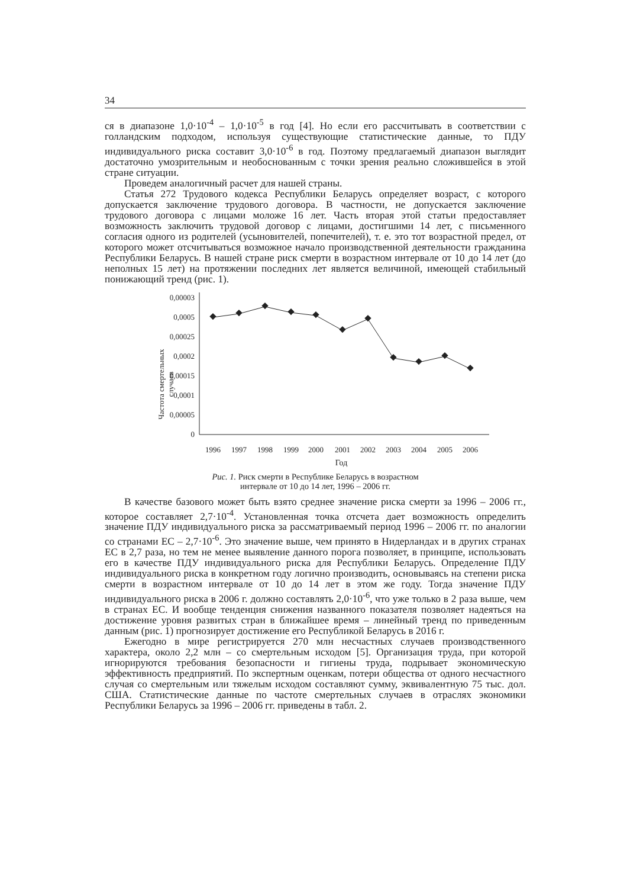34
ся в диапазоне 1,0·10<sup>-4</sup> – 1,0·10<sup>-5</sup> в год [4]. Но если его рассчитывать в соответствии с голландским подходом, используя существующие статистические данные, то ПДУ индивидуального риска составит 3,0·10<sup>-6</sup> в год. Поэтому предлагаемый диапазон выглядит достаточно умозрительным и необоснованным с точки зрения реально сложившейся в этой стране ситуации.
Проведем аналогичный расчет для нашей страны.
Статья 272 Трудового кодекса Республики Беларусь определяет возраст, с которого допускается заключение трудового договора. В частности, не допускается заключение трудового договора с лицами моложе 16 лет. Часть вторая этой статьи предоставляет возможность заключить трудовой договор с лицами, достигшими 14 лет, с письменного согласия одного из родителей (усыновителей, попечителей), т. е. это тот возрастной предел, от которого может отсчитываться возможное начало производственной деятельности гражданина Республики Беларусь. В нашей стране риск смерти в возрастном интервале от 10 до 14 лет (до неполных 15 лет) на протяжении последних лет является величиной, имеющей стабильный понижающий тренд (рис. 1).
Частота смертельных
случаев
0,00003
0,0005
0,00025
0,0002
0,00015
0,0001
0,00005
0
1996
1997
1998
1999
2000
2001
2002
2003
2004
2005
2006
Год
Рис. 1. Риск смерти в Республике Беларусь в возрастном
интервале от 10 до 14 лет, 1996 – 2006 гг.
В качестве базового может быть взято среднее значение риска смерти за 1996 – 2006 гг., которое составляет 2,7·10<sup>-4</sup>. Установленная точка отсчета дает возможность определить значение ПДУ индивидуального риска за рассматриваемый период 1996 – 2006 гг. по аналогии со странами ЕС – 2,7·10<sup>-6</sup>. Это значение выше, чем принято в Нидерландах и в других странах ЕС в 2,7 раза, но тем не менее выявление данного порога позволяет, в принципе, использовать его в качестве ПДУ индивидуального риска для Республики Беларусь. Определение ПДУ индивидуального риска в конкретном году логично производить, основываясь на степени риска смерти в возрастном интервале от 10 до 14 лет в этом же году. Тогда значение ПДУ индивидуального риска в 2006 г. должно составлять 2,0·10<sup>-6</sup>, что уже только в 2 раза выше, чем в странах ЕС. И вообще тенденция снижения названного показателя позволяет надеяться на достижение уровня развитых стран в ближайшее время – линейный тренд по приведенным данным (рис. 1) прогнозирует достижение его Республикой Беларусь в 2016 г.
Ежегодно в мире регистрируется 270 млн несчастных случаев производственного характера, около 2,2 млн – со смертельным исходом [5]. Организация труда, при которой игнорируются требования безопасности и гигиены труда, подрывает экономическую эффективность предприятий. По экспертным оценкам, потери общества от одного несчастного случая со смертельным или тяжелым исходом составляют сумму, эквивалентную 75 тыс. дол. США. Статистические данные по частоте смертельных случаев в отраслях экономики Республики Беларусь за 1996 – 2006 гг. приведены в табл. 2.